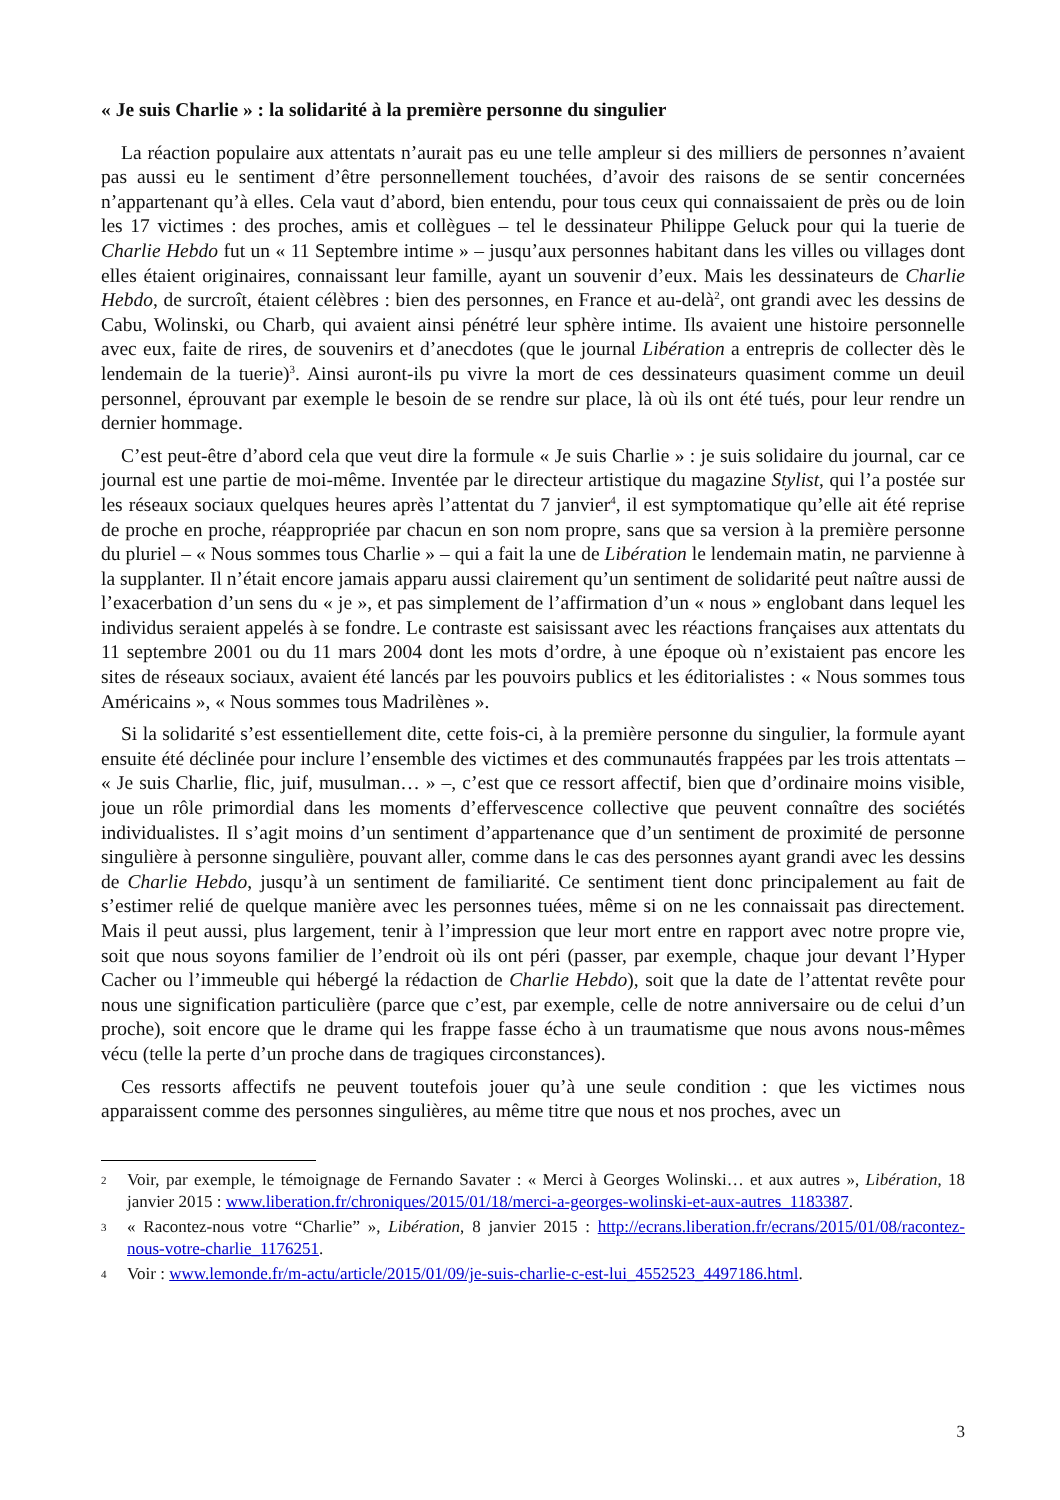« Je suis Charlie » : la solidarité à la première personne du singulier
La réaction populaire aux attentats n’aurait pas eu une telle ampleur si des milliers de personnes n’avaient pas aussi eu le sentiment d’être personnellement touchées, d’avoir des raisons de se sentir concernées n’appartenant qu’à elles. Cela vaut d’abord, bien entendu, pour tous ceux qui connaissaient de près ou de loin les 17 victimes : des proches, amis et collègues – tel le dessinateur Philippe Geluck pour qui la tuerie de Charlie Hebdo fut un « 11 Septembre intime » – jusqu’aux personnes habitant dans les villes ou villages dont elles étaient originaires, connaissant leur famille, ayant un souvenir d’eux. Mais les dessinateurs de Charlie Hebdo, de surcroît, étaient célèbres : bien des personnes, en France et au-delà<sup>2</sup>, ont grandi avec les dessins de Cabu, Wolinski, ou Charb, qui avaient ainsi pénétré leur sphère intime. Ils avaient une histoire personnelle avec eux, faite de rires, de souvenirs et d’anecdotes (que le journal Libération a entrepris de collecter dès le lendemain de la tuerie)<sup>3</sup>. Ainsi auront-ils pu vivre la mort de ces dessinateurs quasiment comme un deuil personnel, éprouvant par exemple le besoin de se rendre sur place, là où ils ont été tués, pour leur rendre un dernier hommage.
C’est peut-être d’abord cela que veut dire la formule « Je suis Charlie » : je suis solidaire du journal, car ce journal est une partie de moi-même. Inventée par le directeur artistique du magazine Stylist, qui l’a postée sur les réseaux sociaux quelques heures après l’attentat du 7 janvier<sup>4</sup>, il est symptomatique qu’elle ait été reprise de proche en proche, réappropriée par chacun en son nom propre, sans que sa version à la première personne du pluriel – « Nous sommes tous Charlie » – qui a fait la une de Libération le lendemain matin, ne parvienne à la supplanter. Il n’était encore jamais apparu aussi clairement qu’un sentiment de solidarité peut naître aussi de l’exacerbation d’un sens du « je », et pas simplement de l’affirmation d’un « nous » englobant dans lequel les individus seraient appelés à se fondre. Le contraste est saisissant avec les réactions françaises aux attentats du 11 septembre 2001 ou du 11 mars 2004 dont les mots d’ordre, à une époque où n’existaient pas encore les sites de réseaux sociaux, avaient été lancés par les pouvoirs publics et les éditorialistes : « Nous sommes tous Américains », « Nous sommes tous Madrilènes ».
Si la solidarité s’est essentiellement dite, cette fois-ci, à la première personne du singulier, la formule ayant ensuite été déclinée pour inclure l’ensemble des victimes et des communautés frappées par les trois attentats – « Je suis Charlie, flic, juif, musulman… » –, c’est que ce ressort affectif, bien que d’ordinaire moins visible, joue un rôle primordial dans les moments d’effervescence collective que peuvent connaître des sociétés individualistes. Il s’agit moins d’un sentiment d’appartenance que d’un sentiment de proximité de personne singulière à personne singulière, pouvant aller, comme dans le cas des personnes ayant grandi avec les dessins de Charlie Hebdo, jusqu’à un sentiment de familiarité. Ce sentiment tient donc principalement au fait de s’estimer relié de quelque manière avec les personnes tuées, même si on ne les connaissait pas directement. Mais il peut aussi, plus largement, tenir à l’impression que leur mort entre en rapport avec notre propre vie, soit que nous soyons familier de l’endroit où ils ont péri (passer, par exemple, chaque jour devant l’Hyper Cacher ou l’immeuble qui hébergé la rédaction de Charlie Hebdo), soit que la date de l’attentat revête pour nous une signification particulière (parce que c’est, par exemple, celle de notre anniversaire ou de celui d’un proche), soit encore que le drame qui les frappe fasse écho à un traumatisme que nous avons nous-mêmes vécu (telle la perte d’un proche dans de tragiques circonstances).
Ces ressorts affectifs ne peuvent toutefois jouer qu’à une seule condition : que les victimes nous apparaissent comme des personnes singulières, au même titre que nous et nos proches, avec un
2 Voir, par exemple, le témoignage de Fernando Savater : « Merci à Georges Wolinski… et aux autres », Libération, 18 janvier 2015 : www.liberation.fr/chroniques/2015/01/18/merci-a-georges-wolinski-et-aux-autres_1183387.
3 « Racontez-nous votre “Charlie” », Libération, 8 janvier 2015 : http://ecrans.liberation.fr/ecrans/2015/01/08/racontez-nous-votre-charlie_1176251.
4 Voir : www.lemonde.fr/m-actu/article/2015/01/09/je-suis-charlie-c-est-lui_4552523_4497186.html.
3